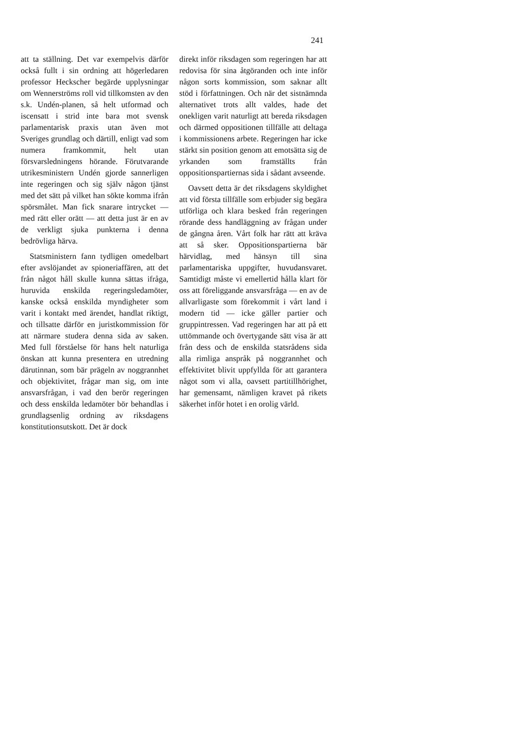241
att ta ställning. Det var exempelvis därför också fullt i sin ordning att högerledaren professor Heckscher begärde upplysningar om Wennerströms roll vid tillkomsten av den s.k. Undén-planen, så helt utformad och iscensatt i strid inte bara mot svensk parlamentarisk praxis utan även mot Sveriges grundlag och därtill, enligt vad som numera framkommit, helt utan försvarsledningens hörande. Förutvarande utrikesministern Undén gjorde sannerligen inte regeringen och sig själv någon tjänst med det sätt på vilket han sökte komma ifrån spörsmålet. Man fick snarare intrycket — med rätt eller orätt — att detta just är en av de verkligt sjuka punkterna i denna bedrövliga härva.
Statsministern fann tydligen omedelbart efter avslöjandet av spioneriaffären, att det från något håll skulle kunna sättas ifråga, huruvida enskilda regeringsledamöter, kanske också enskilda myndigheter som varit i kontakt med ärendet, handlat riktigt, och tillsatte därför en juristkommission för att närmare studera denna sida av saken. Med full förståelse för hans helt naturliga önskan att kunna presentera en utredning därutinnan, som bär prägeln av noggrannhet och objektivitet, frågar man sig, om inte ansvarsfrågan, i vad den berör regeringen och dess enskilda ledamöter bör behandlas i grundlagsenlig ordning av riksdagens konstitutionsutskott. Det är dock
direkt inför riksdagen som regeringen har att redovisa för sina åtgöranden och inte inför någon sorts kommission, som saknar allt stöd i författningen. Och när det sistnämnda alternativet trots allt valdes, hade det onekligen varit naturligt att bereda riksdagen och därmed oppositionen tillfälle att deltaga i kommissionens arbete. Regeringen har icke stärkt sin position genom att emotsätta sig de yrkanden som framställts från oppositionspartiernas sida i sådant avseende.
Oavsett detta är det riksdagens skyldighet att vid första tillfälle som erbjuder sig begära utförliga och klara besked från regeringen rörande dess handläggning av frågan under de gångna åren. Vårt folk har rätt att kräva att så sker. Oppositionspartierna bär härvidlag, med hänsyn till sina parlamentariska uppgifter, huvudansvaret. Samtidigt måste vi emellertid hålla klart för oss att föreliggande ansvarsfråga — en av de allvarligaste som förekommit i vårt land i modern tid — icke gäller partier och gruppintressen. Vad regeringen har att på ett uttömmande och övertygande sätt visa är att från dess och de enskilda statsrådens sida alla rimliga anspråk på noggrannhet och effektivitet blivit uppfyllda för att garantera något som vi alla, oavsett partitillhörighet, har gemensamt, nämligen kravet på rikets säkerhet inför hotet i en orolig värld.